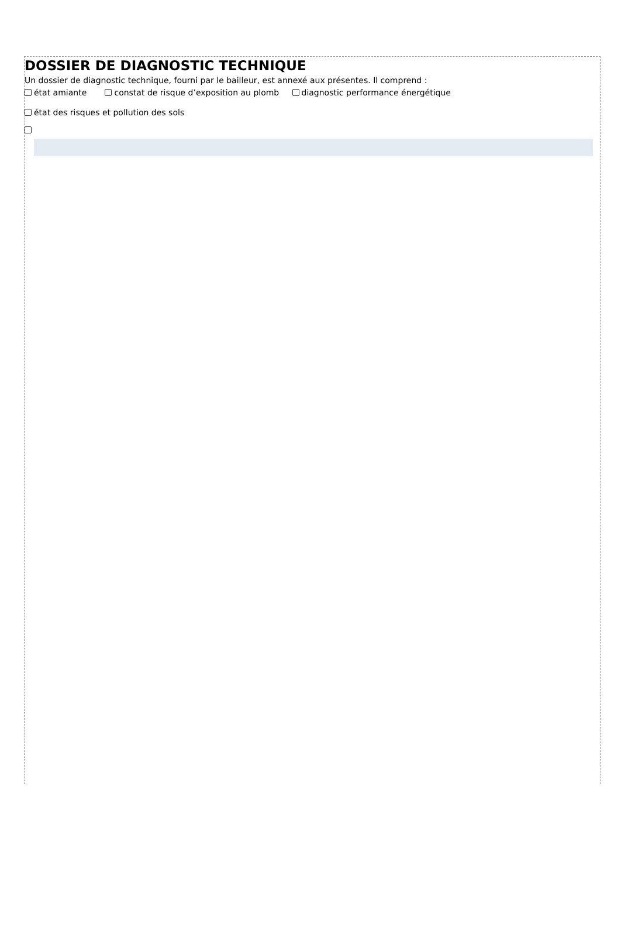DOSSIER DE DIAGNOSTIC TECHNIQUE
Un dossier de diagnostic technique, fourni par le bailleur, est annexé aux présentes. Il comprend :
état amiante constat de risque d’exposition au plomb diagnostic performance énergétique
état des risques et pollution des sols